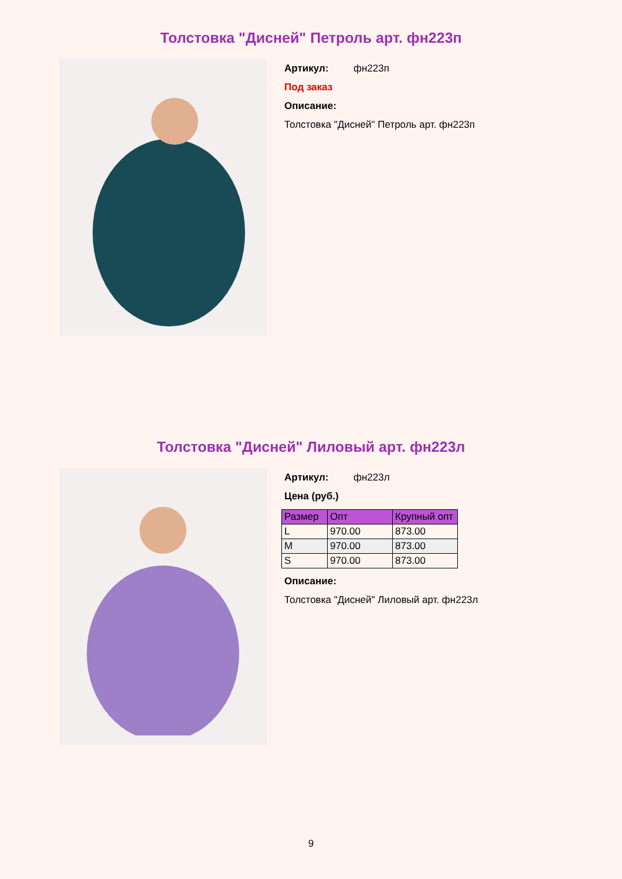Толстовка "Дисней" Петроль арт. фн223п
Артикул: фн223п
Под заказ
Описание:
Толстовка "Дисней" Петроль арт. фн223п
Толстовка "Дисней" Лиловый арт. фн223л
Артикул: фн223л
Цена (руб.)
| Размер | Опт | Крупный опт |
| --- | --- | --- |
| L | 970.00 | 873.00 |
| M | 970.00 | 873.00 |
| S | 970.00 | 873.00 |
Описание:
Толстовка "Дисней" Лиловый арт. фн223л
9